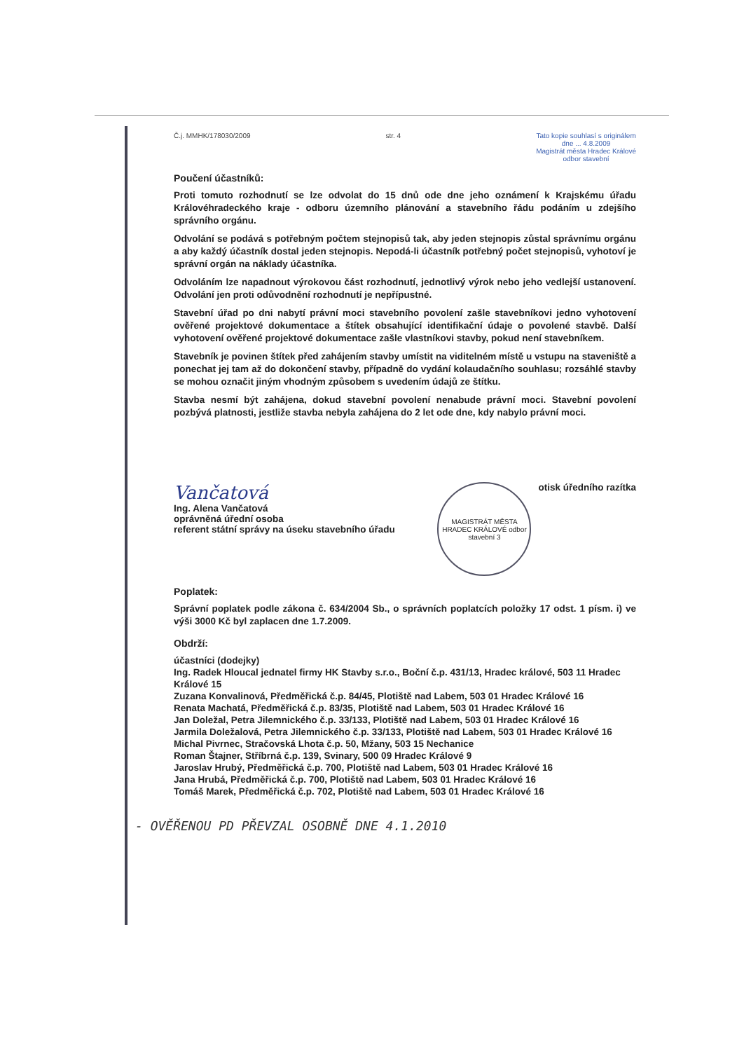Č.j. MMHK/178030/2009 str. 4 Tato kopie souhlasí s originálem
dne ... 4.8.2009
Magistrát města Hradec Králové
odbor stavební
Poučení účastníků:
Proti tomuto rozhodnutí se lze odvolat do 15 dnů ode dne jeho oznámení k Krajskému úřadu Královéhradeckého kraje - odboru územního plánování a stavebního řádu podáním u zdejšího správního orgánu.
Odvolání se podává s potřebným počtem stejnopisů tak, aby jeden stejnopis zůstal správnímu orgánu a aby každý účastník dostal jeden stejnopis. Nepodá-li účastník potřebný počet stejnopisů, vyhotoví je správní orgán na náklady účastníka.
Odvoláním lze napadnout výrokovou část rozhodnutí, jednotlivý výrok nebo jeho vedlejší ustanovení. Odvolání jen proti odůvodnění rozhodnutí je nepřípustné.
Stavební úřad po dni nabytí právní moci stavebního povolení zašle stavebníkovi jedno vyhotovení ověřené projektové dokumentace a štítek obsahující identifikační údaje o povolené stavbě. Další vyhotovení ověřené projektové dokumentace zašle vlastníkovi stavby, pokud není stavebníkem.
Stavebník je povinen štítek před zahájením stavby umístit na viditelném místě u vstupu na staveniště a ponechat jej tam až do dokončení stavby, případně do vydání kolaudačního souhlasu; rozsáhlé stavby se mohou označit jiným vhodným způsobem s uvedením údajů ze štítku.
Stavba nesmí být zahájena, dokud stavební povolení nenabude právní moci. Stavební povolení pozbývá platnosti, jestliže stavba nebyla zahájena do 2 let ode dne, kdy nabylo právní moci.
Vančatová
Ing. Alena Vančatová
oprávněná úřední osoba
referent státní správy na úseku stavebního úřadu
MAGISTRÁT MĚSTA HRADEC KRÁLOVÉ odbor stavební 3
otisk úředního razítka
Poplatek:
Správní poplatek podle zákona č. 634/2004 Sb., o správních poplatcích položky 17 odst. 1 písm. i) ve výši 3000 Kč byl zaplacen dne 1.7.2009.
Obdrží:
účastníci (dodejky)
Ing. Radek Hloucal jednatel firmy HK Stavby s.r.o., Boční č.p. 431/13, Hradec králové, 503 11 Hradec Králové 15
Zuzana Konvalinová, Předměřická č.p. 84/45, Plotiště nad Labem, 503 01 Hradec Králové 16
Renata Machatá, Předměřická č.p. 83/35, Plotiště nad Labem, 503 01 Hradec Králové 16
Jan Doležal, Petra Jilemnického č.p. 33/133, Plotiště nad Labem, 503 01 Hradec Králové 16
Jarmila Doležalová, Petra Jilemnického č.p. 33/133, Plotiště nad Labem, 503 01 Hradec Králové 16
Michal Pivrnec, Stračovská Lhota č.p. 50, Mžany, 503 15 Nechanice
Roman Štajner, Stříbrná č.p. 139, Svinary, 500 09 Hradec Králové 9
Jaroslav Hrubý, Předměřická č.p. 700, Plotiště nad Labem, 503 01 Hradec Králové 16
Jana Hrubá, Předměřická č.p. 700, Plotiště nad Labem, 503 01 Hradec Králové 16
Tomáš Marek, Předměřická č.p. 702, Plotiště nad Labem, 503 01 Hradec Králové 16
- OVĚŘENOU PD PŘEVZAL OSOBNĚ DNE 4.1.2010